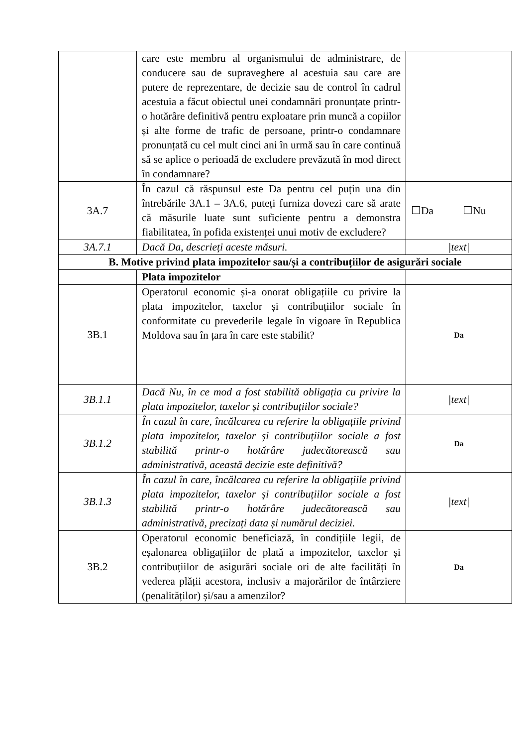| | care este membru al organismului de administrare, de conducere sau de supraveghere al acestuia sau care are putere de reprezentare, de decizie sau de control în cadrul acestuia a făcut obiectul unei condamnări pronunțate printr-o hotărâre definitivă pentru exploatare prin muncă a copiilor și alte forme de trafic de persoane, printr-o condamnare pronunțată cu cel mult cinci ani în urmă sau în care continuă să se aplice o perioadă de excludere prevăzută în mod direct în condamnare? | |
| 3A.7 | În cazul că răspunsul este Da pentru cel puțin una din întrebările 3A.1 – 3A.6, puteți furniza dovezi care să arate că măsurile luate sunt suficiente pentru a demonstra fiabilitatea, în pofida existenței unui motiv de excludere? | ☐Da ☐Nu |
| 3A.7.1 | Dacă Da, descrieți aceste măsuri. | /text/ |
| B. Motive privind plata impozitelor sau/și a contribuțiilor de asigurări sociale | | |
| | Plata impozitelor | |
| 3B.1 | Operatorul economic și-a onorat obligațiile cu privire la plata impozitelor, taxelor și contribuțiilor sociale în conformitate cu prevederile legale în vigoare în Republica Moldova sau în țara în care este stabilit? | Da |
| 3B.1.1 | Dacă Nu, în ce mod a fost stabilită obligația cu privire la plata impozitelor, taxelor și contribuțiilor sociale? | /text/ |
| 3B.1.2 | În cazul în care, încălcarea cu referire la obligațiile privind plata impozitelor, taxelor și contribuțiilor sociale a fost stabilită printr-o hotărâre judecătorească sau administrativă, această decizie este definitivă? | Da |
| 3B.1.3 | În cazul în care, încălcarea cu referire la obligațiile privind plata impozitelor, taxelor și contribuțiilor sociale a fost stabilită printr-o hotărâre judecătorească sau administrativă, precizați data și numărul deciziei. | /text/ |
| 3B.2 | Operatorul economic beneficiază, în condițiile legii, de eșalonarea obligațiilor de plată a impozitelor, taxelor și contribuțiilor de asigurări sociale ori de alte facilități în vederea plății acestora, inclusiv a majorărilor de întârziere (penalităților) și/sau a amenzilor? | Da |